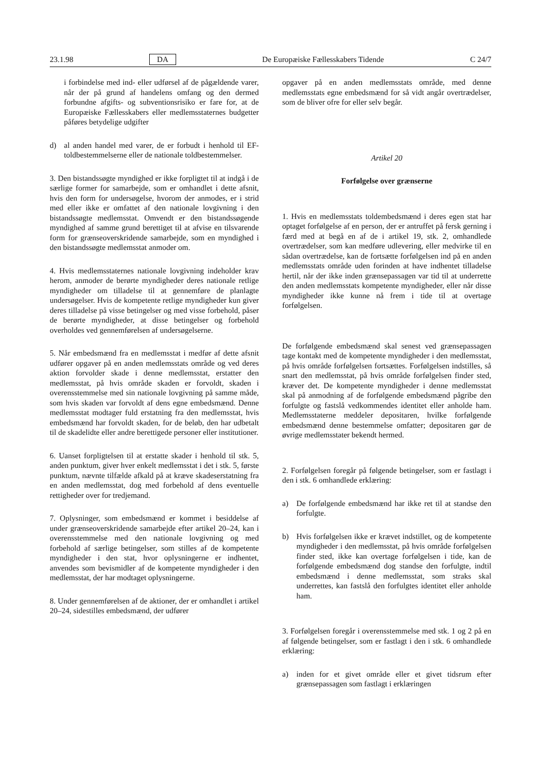23.1.98 DA De Europæiske Fællesskabers Tidende C 24/7
i forbindelse med ind- eller udførsel af de pågældende varer, når der på grund af handelens omfang og den dermed forbundne afgifts- og subventionsrisiko er fare for, at de Europæiske Fællesskabers eller medlemsstaternes budgetter påføres betydelige udgifter
d) al anden handel med varer, de er forbudt i henhold til EF-toldbestemmelserne eller de nationale toldbestemmelser.
3. Den bistandssøgte myndighed er ikke forpligtet til at indgå i de særlige former for samarbejde, som er omhandlet i dette afsnit, hvis den form for undersøgelse, hvorom der anmodes, er i strid med eller ikke er omfattet af den nationale lovgivning i den bistandssøgte medlemsstat. Omvendt er den bistandssøgende myndighed af samme grund berettiget til at afvise en tilsvarende form for grænseoverskridende samarbejde, som en myndighed i den bistandssøgte medlemsstat anmoder om.
4. Hvis medlemsstaternes nationale lovgivning indeholder krav herom, anmoder de berørte myndigheder deres nationale retlige myndigheder om tilladelse til at gennemføre de planlagte undersøgelser. Hvis de kompetente retlige myndigheder kun giver deres tilladelse på visse betingelser og med visse forbehold, påser de berørte myndigheder, at disse betingelser og forbehold overholdes ved gennemførelsen af undersøgelserne.
5. Når embedsmænd fra en medlemsstat i medfør af dette afsnit udfører opgaver på en anden medlemsstats område og ved deres aktion forvolder skade i denne medlemsstat, erstatter den medlemsstat, på hvis område skaden er forvoldt, skaden i overensstemmelse med sin nationale lovgivning på samme måde, som hvis skaden var forvoldt af dens egne embedsmænd. Denne medlemsstat modtager fuld erstatning fra den medlemsstat, hvis embedsmænd har forvoldt skaden, for de beløb, den har udbetalt til de skadelidte eller andre berettigede personer eller institutioner.
6. Uanset forpligtelsen til at erstatte skader i henhold til stk. 5, anden punktum, giver hver enkelt medlemsstat i det i stk. 5, første punktum, nævnte tilfælde afkald på at kræve skadeserstatning fra en anden medlemsstat, dog med forbehold af dens eventuelle rettigheder over for tredjemand.
7. Oplysninger, som embedsmænd er kommet i besiddelse af under grænseoverskridende samarbejde efter artikel 20–24, kan i overensstemmelse med den nationale lovgivning og med forbehold af særlige betingelser, som stilles af de kompetente myndigheder i den stat, hvor oplysningerne er indhentet, anvendes som bevismidler af de kompetente myndigheder i den medlemsstat, der har modtaget oplysningerne.
8. Under gennemførelsen af de aktioner, der er omhandlet i artikel 20–24, sidestilles embedsmænd, der udfører
opgaver på en anden medlemsstats område, med denne medlemsstats egne embedsmænd for så vidt angår overtrædelser, som de bliver ofre for eller selv begår.
Artikel 20
Forfølgelse over grænserne
1. Hvis en medlemsstats toldembedsmænd i deres egen stat har optaget forfølgelse af en person, der er antruffet på fersk gerning i færd med at begå en af de i artikel 19, stk. 2, omhandlede overtrædelser, som kan medføre udlevering, eller medvirke til en sådan overtrædelse, kan de fortsætte forfølgelsen ind på en anden medlemsstats område uden forinden at have indhentet tilladelse hertil, når der ikke inden grænsepassagen var tid til at underrette den anden medlemsstats kompetente myndigheder, eller når disse myndigheder ikke kunne nå frem i tide til at overtage forfølgelsen.
De forfølgende embedsmænd skal senest ved grænsepassagen tage kontakt med de kompetente myndigheder i den medlemsstat, på hvis område forfølgelsen fortsættes. Forfølgelsen indstilles, så snart den medlemsstat, på hvis område forfølgelsen finder sted, kræver det. De kompetente myndigheder i denne medlemsstat skal på anmodning af de forfølgende embedsmænd pågribe den forfulgte og fastslå vedkommendes identitet eller anholde ham. Medlemsstaterne meddeler depositaren, hvilke forfølgende embedsmænd denne bestemmelse omfatter; depositaren gør de øvrige medlemsstater bekendt hermed.
2. Forfølgelsen foregår på følgende betingelser, som er fastlagt i den i stk. 6 omhandlede erklæring:
a) De forfølgende embedsmænd har ikke ret til at standse den forfulgte.
b) Hvis forfølgelsen ikke er krævet indstillet, og de kompetente myndigheder i den medlemsstat, på hvis område forfølgelsen finder sted, ikke kan overtage forfølgelsen i tide, kan de forfølgende embedsmænd dog standse den forfulgte, indtil embedsmænd i denne medlemsstat, som straks skal underrettes, kan fastslå den forfulgtes identitet eller anholde ham.
3. Forfølgelsen foregår i overensstemmelse med stk. 1 og 2 på en af følgende betingelser, som er fastlagt i den i stk. 6 omhandlede erklæring:
a) inden for et givet område eller et givet tidsrum efter grænsepassagen som fastlagt i erklæringen